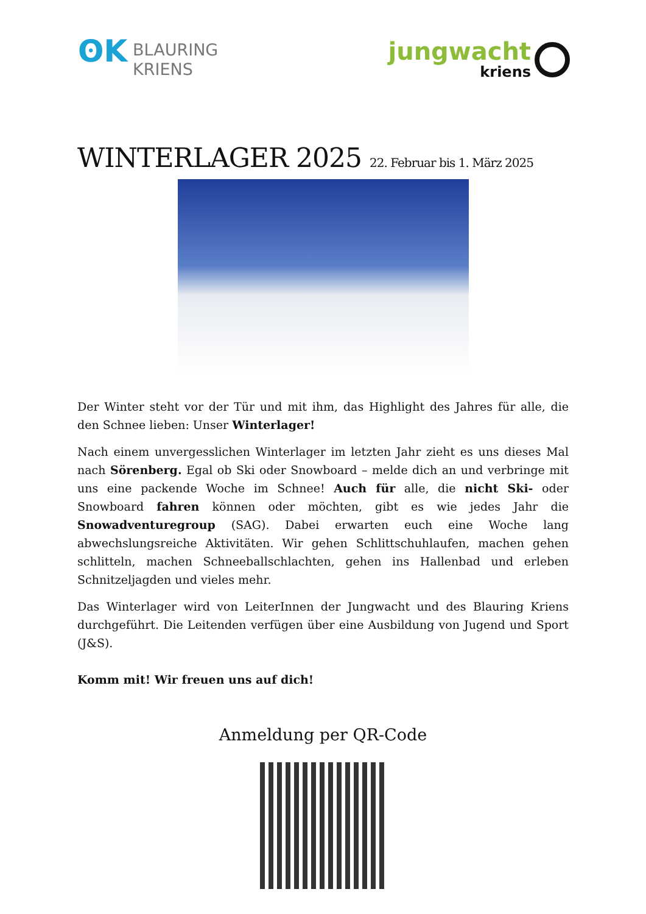ʘK
BLAURING
KRIENS
jungwacht
kriens
WINTERLAGER 2025 22. Februar bis 1. März 2025
Der Winter steht vor der Tür und mit ihm, das Highlight des Jahres für alle, die den Schnee lieben: Unser Winterlager!
Nach einem unvergesslichen Winterlager im letzten Jahr zieht es uns dieses Mal nach Sörenberg. Egal ob Ski oder Snowboard – melde dich an und verbringe mit uns eine packende Woche im Schnee! Auch für alle, die nicht Ski- oder Snowboard fahren können oder möchten, gibt es wie jedes Jahr die Snowadventuregroup (SAG). Dabei erwarten euch eine Woche lang abwechslungsreiche Aktivitäten. Wir gehen Schlittschuhlaufen, machen gehen schlitteln, machen Schneeballschlachten, gehen ins Hallenbad und erleben Schnitzeljagden und vieles mehr.
Das Winterlager wird von LeiterInnen der Jungwacht und des Blauring Kriens durchgeführt. Die Leitenden verfügen über eine Ausbildung von Jugend und Sport (J&S).
Komm mit! Wir freuen uns auf dich!
Anmeldung per QR-Code